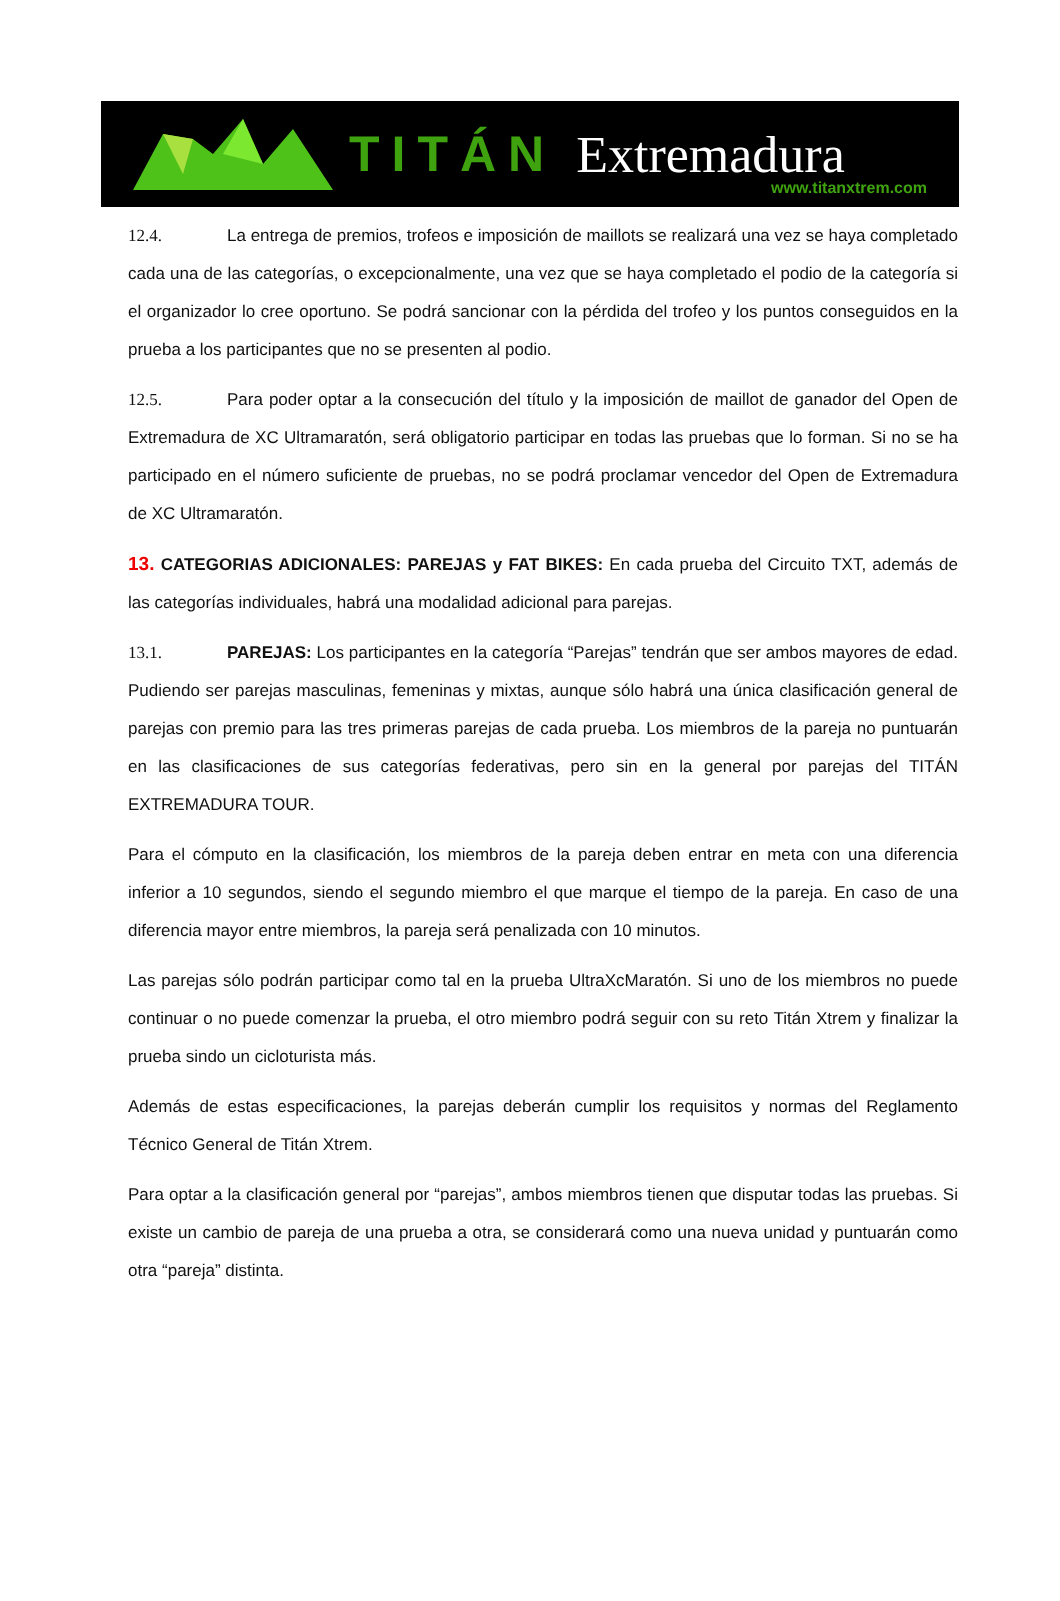TITÁN Extremadura
www.titanxtrem.com
12.4. La entrega de premios, trofeos e imposición de maillots se realizará una vez se haya completado cada una de las categorías, o excepcionalmente, una vez que se haya completado el podio de la categoría si el organizador lo cree oportuno. Se podrá sancionar con la pérdida del trofeo y los puntos conseguidos en la prueba a los participantes que no se presenten al podio.
12.5. Para poder optar a la consecución del título y la imposición de maillot de ganador del Open de Extremadura de XC Ultramaratón, será obligatorio participar en todas las pruebas que lo forman. Si no se ha participado en el número suficiente de pruebas, no se podrá proclamar vencedor del Open de Extremadura de XC Ultramaratón.
13. CATEGORIAS ADICIONALES: PAREJAS y FAT BIKES: En cada prueba del Circuito TXT, además de las categorías individuales, habrá una modalidad adicional para parejas.
13.1. PAREJAS: Los participantes en la categoría “Parejas” tendrán que ser ambos mayores de edad. Pudiendo ser parejas masculinas, femeninas y mixtas, aunque sólo habrá una única clasificación general de parejas con premio para las tres primeras parejas de cada prueba. Los miembros de la pareja no puntuarán en las clasificaciones de sus categorías federativas, pero sin en la general por parejas del TITÁN EXTREMADURA TOUR.
Para el cómputo en la clasificación, los miembros de la pareja deben entrar en meta con una diferencia inferior a 10 segundos, siendo el segundo miembro el que marque el tiempo de la pareja. En caso de una diferencia mayor entre miembros, la pareja será penalizada con 10 minutos.
Las parejas sólo podrán participar como tal en la prueba UltraXcMaratón. Si uno de los miembros no puede continuar o no puede comenzar la prueba, el otro miembro podrá seguir con su reto Titán Xtrem y finalizar la prueba sindo un cicloturista más.
Además de estas especificaciones, la parejas deberán cumplir los requisitos y normas del Reglamento Técnico General de Titán Xtrem.
Para optar a la clasificación general por “parejas”, ambos miembros tienen que disputar todas las pruebas. Si existe un cambio de pareja de una prueba a otra, se considerará como una nueva unidad y puntuarán como otra “pareja” distinta.